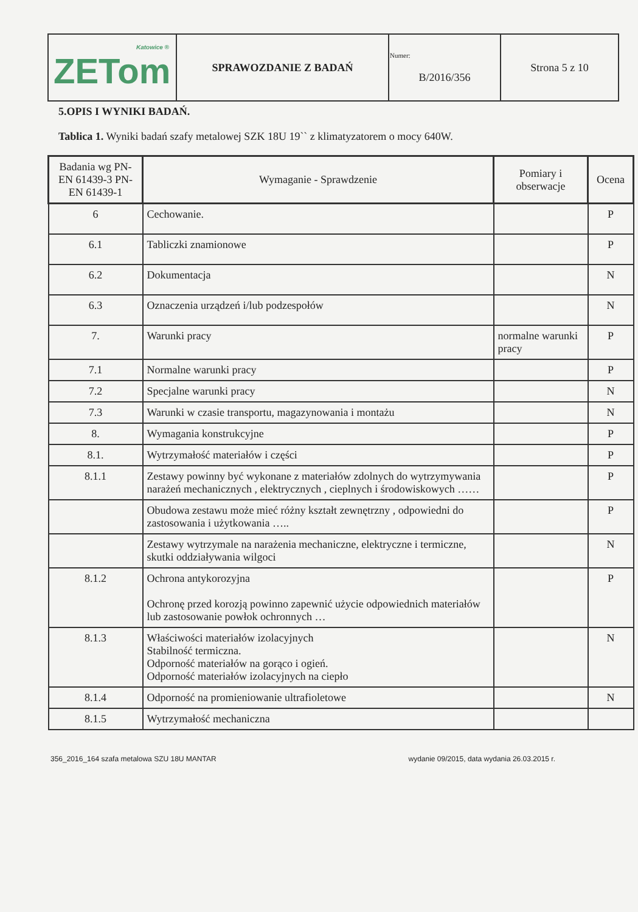| Katowice ® ZETom | SPRAWOZDANIE Z BADAŃ | Numer: B/2016/356 | Strona 5 z 10 |
5.OPIS I WYNIKI BADAŃ.
Tablica 1. Wyniki badań szafy metalowej SZK 18U 19`` z klimatyzatorem o mocy 640W.
| Badania wg PN-EN 61439-3 PN-EN 61439-1 | Wymaganie - Sprawdzenie | Pomiary i obserwacje | Ocena |
| --- | --- | --- | --- |
| 6 | Cechowanie. | | P |
| 6.1 | Tabliczki znamionowe | | P |
| 6.2 | Dokumentacja | | N |
| 6.3 | Oznaczenia urządzeń i/lub podzespołów | | N |
| 7. | Warunki pracy | normalne warunki pracy | P |
| 7.1 | Normalne warunki pracy | | P |
| 7.2 | Specjalne warunki pracy | | N |
| 7.3 | Warunki w czasie transportu, magazynowania i montażu | | N |
| 8. | Wymagania konstrukcyjne | | P |
| 8.1. | Wytrzymałość materiałów i części | | P |
| 8.1.1 | Zestawy powinny być wykonane z materiałów zdolnych do wytrzymywania narażeń mechanicznych , elektrycznych , cieplnych i środowiskowych …… | | P |
| | Obudowa zestawu może mieć różny kształt zewnętrzny , odpowiedni do zastosowania i użytkowania ….. | | P |
| | Zestawy wytrzymale na narażenia mechaniczne, elektryczne i termiczne, skutki oddziaływania wilgoci | | N |
| 8.1.2 | Ochrona antykorozyjna Ochronę przed korozją powinno zapewnić użycie odpowiednich materiałów lub zastosowanie powłok ochronnych … | | P |
| 8.1.3 | Właściwości materiałów izolacyjnych Stabilność termiczna. Odporność materiałów na gorąco i ogień. Odporność materiałów izolacyjnych na ciepło | | N |
| 8.1.4 | Odporność na promieniowanie ultrafioletowe | | N |
| 8.1.5 | Wytrzymałość mechaniczna | | |
356_2016_164 szafa metalowa SZU 18U MANTAR wydanie 09/2015, data wydania 26.03.2015 r.